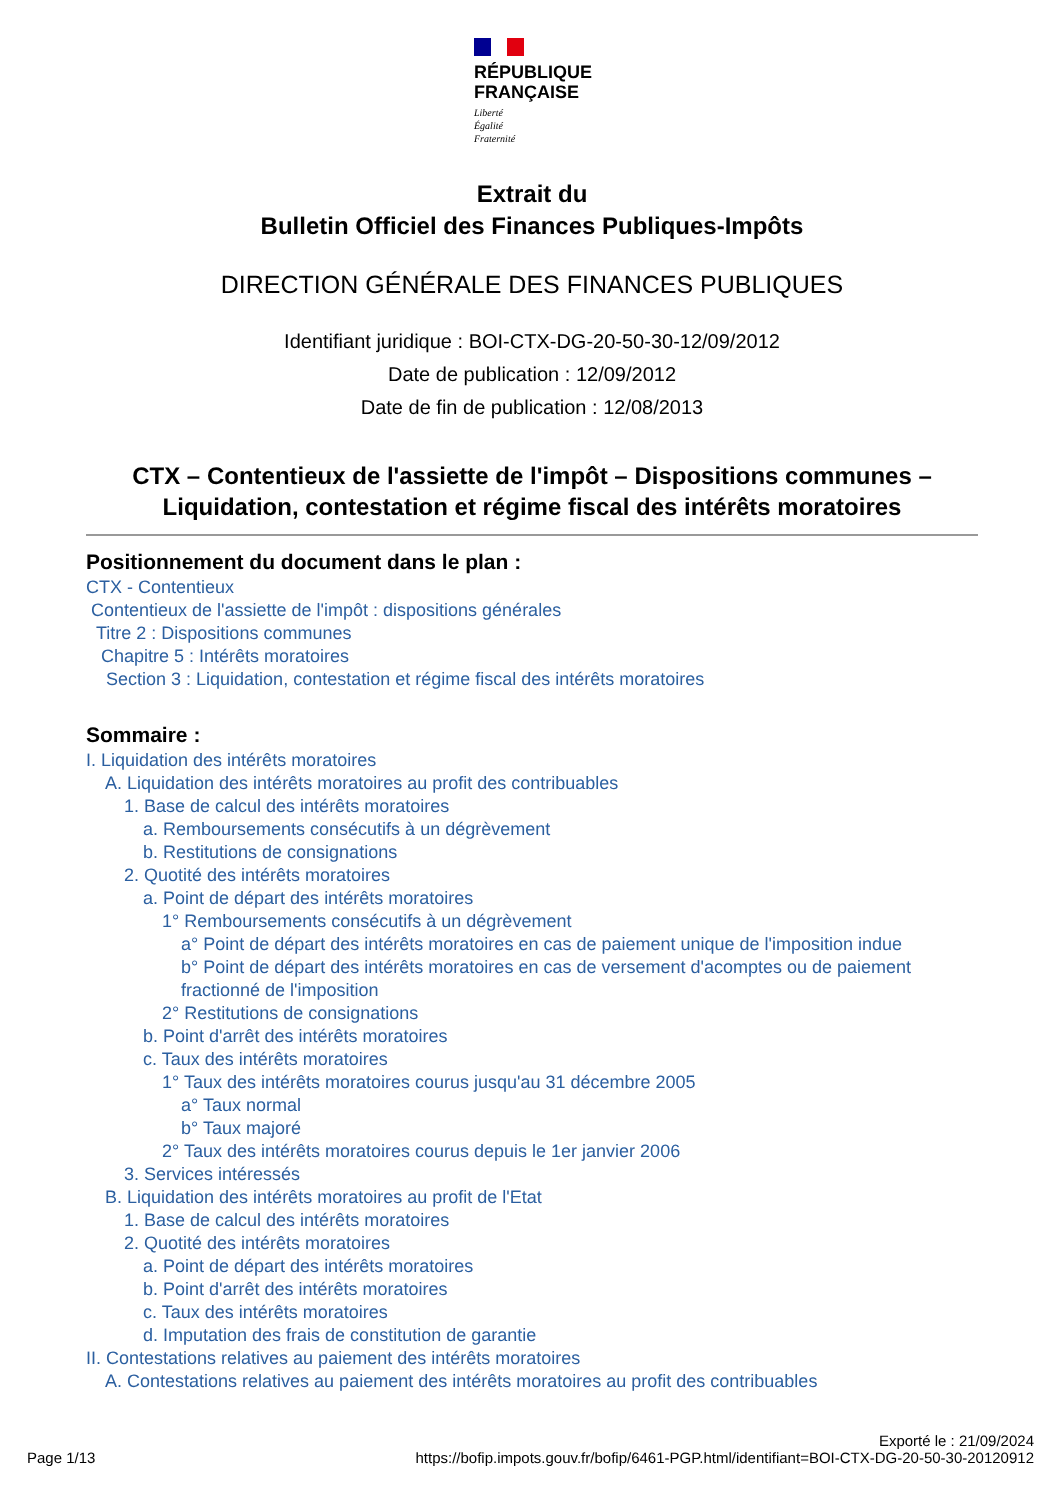RÉPUBLIQUE
FRANÇAISE
Liberté
Égalité
Fraternité
Extrait du
Bulletin Officiel des Finances Publiques-Impôts
DIRECTION GÉNÉRALE DES FINANCES PUBLIQUES
Identifiant juridique : BOI-CTX-DG-20-50-30-12/09/2012
Date de publication : 12/09/2012
Date de fin de publication : 12/08/2013
CTX – Contentieux de l'assiette de l'impôt – Dispositions communes – Liquidation, contestation et régime fiscal des intérêts moratoires
Positionnement du document dans le plan :
CTX - Contentieux
Contentieux de l'assiette de l'impôt : dispositions générales
Titre 2 : Dispositions communes
Chapitre 5 : Intérêts moratoires
Section 3 : Liquidation, contestation et régime fiscal des intérêts moratoires
Sommaire :
I. Liquidation des intérêts moratoires
A. Liquidation des intérêts moratoires au profit des contribuables
1. Base de calcul des intérêts moratoires
a. Remboursements consécutifs à un dégrèvement
b. Restitutions de consignations
2. Quotité des intérêts moratoires
a. Point de départ des intérêts moratoires
1° Remboursements consécutifs à un dégrèvement
a° Point de départ des intérêts moratoires en cas de paiement unique de l'imposition indue
b° Point de départ des intérêts moratoires en cas de versement d'acomptes ou de paiement fractionné de l'imposition
2° Restitutions de consignations
b. Point d'arrêt des intérêts moratoires
c. Taux des intérêts moratoires
1° Taux des intérêts moratoires courus jusqu'au 31 décembre 2005
a° Taux normal
b° Taux majoré
2° Taux des intérêts moratoires courus depuis le 1er janvier 2006
3. Services intéressés
B. Liquidation des intérêts moratoires au profit de l'Etat
1. Base de calcul des intérêts moratoires
2. Quotité des intérêts moratoires
a. Point de départ des intérêts moratoires
b. Point d'arrêt des intérêts moratoires
c. Taux des intérêts moratoires
d. Imputation des frais de constitution de garantie
II. Contestations relatives au paiement des intérêts moratoires
A. Contestations relatives au paiement des intérêts moratoires au profit des contribuables
Page 1/13
Exporté le : 21/09/2024
https://bofip.impots.gouv.fr/bofip/6461-PGP.html/identifiant=BOI-CTX-DG-20-50-30-20120912